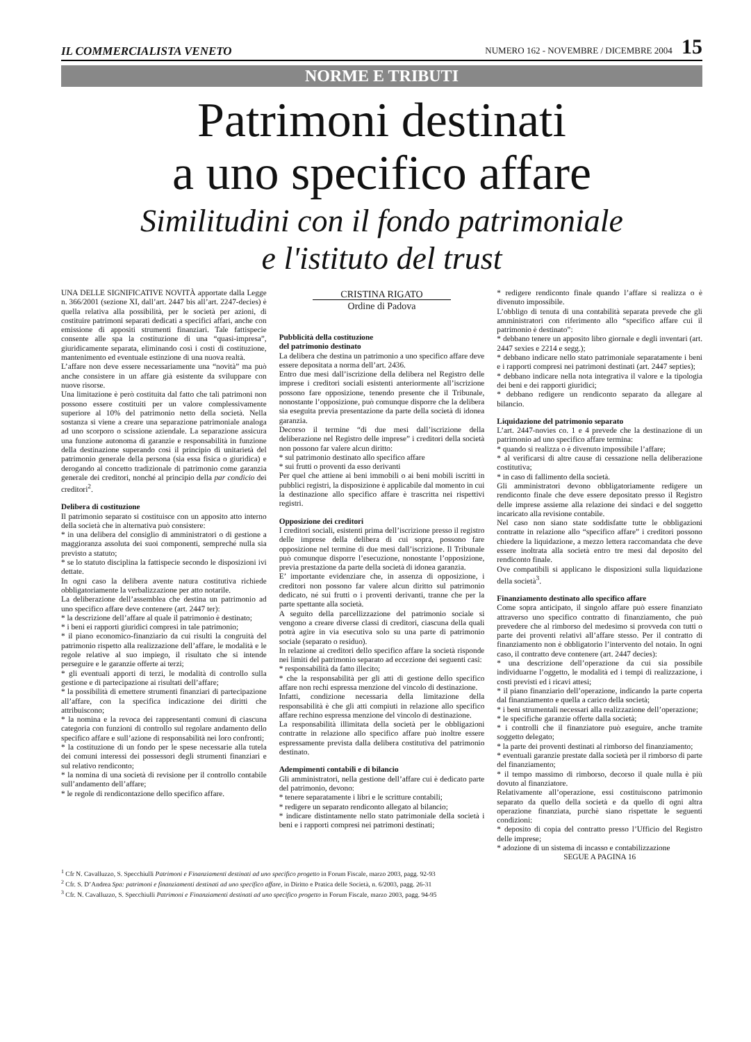IL COMMERCIALISTA VENETO NUMERO 162 - NOVEMBRE / DICEMBRE 2004 15
NORME E TRIBUTI
Patrimoni destinati
a uno specifico affare
Similitudini con il fondo patrimoniale
e l'istituto del trust
UNA DELLE SIGNIFICATIVE NOVITÀ apportate dalla Legge n. 366/2001 (sezione XI, dall’art. 2447 bis all’art. 2247-decies) è quella relativa alla possibilità, per le società per azioni, di costituire patrimoni separati dedicati a specifici affari, anche con emissione di appositi strumenti finanziari. Tale fattispecie consente alle spa la costituzione di una “quasi-impresa”, giuridicamente separata, eliminando così i costi di costituzione, mantenimento ed eventuale estinzione di una nuova realtà.
L’affare non deve essere necessariamente una “novità” ma può anche consistere in un affare già esistente da sviluppare con nuove risorse.
Una limitazione è però costituita dal fatto che tali patrimoni non possono essere costituiti per un valore complessivamente superiore al 10% del patrimonio netto della società. Nella sostanza si viene a creare una separazione patrimoniale analoga ad uno scorporo o scissione aziendale. La separazione assicura una funzione autonoma di garanzie e responsabilità in funzione della destinazione superando così il principio di unitarietà del patrimonio generale della persona (sia essa fisica o giuridica) e derogando al concetto tradizionale di patrimonio come garanzia generale dei creditori, nonché al principio della par condicio dei creditori<sup>2</sup>.
Delibera di costituzione
Il patrimonio separato si costituisce con un apposito atto interno della società che in alternativa può consistere:
* in una delibera del consiglio di amministratori o di gestione a maggioranza assoluta dei suoi componenti, sempreché nulla sia previsto a statuto;
* se lo statuto disciplina la fattispecie secondo le disposizioni ivi dettate.
In ogni caso la delibera avente natura costitutiva richiede obbligatoriamente la verbalizzazione per atto notarile.
La deliberazione dell’assemblea che destina un patrimonio ad uno specifico affare deve contenere (art. 2447 ter):
* la descrizione dell’affare al quale il patrimonio è destinato;
* i beni ei rapporti giuridici compresi in tale patrimonio;
* il piano economico-finanziario da cui risulti la congruità del patrimonio rispetto alla realizzazione dell’affare, le modalità e le regole relative al suo impiego, il risultato che si intende perseguire e le garanzie offerte ai terzi;
* gli eventuali apporti di terzi, le modalità di controllo sulla gestione e di partecipazione ai risultati dell’affare;
* la possibilità di emettere strumenti finanziari di partecipazione all’affare, con la specifica indicazione dei diritti che attribuiscono;
* la nomina e la revoca dei rappresentanti comuni di ciascuna categoria con funzioni di controllo sul regolare andamento dello specifico affare e sull’azione di responsabilità nei loro confronti;
* la costituzione di un fondo per le spese necessarie alla tutela dei comuni interessi dei possessori degli strumenti finanziari e sul relativo rendiconto;
* la nomina di una società di revisione per il controllo contabile sull’andamento dell’affare;
* le regole di rendicontazione dello specifico affare.
CRISTINA RIGATO
Ordine di Padova
Pubblicità della costituzione
del patrimonio destinato
La delibera che destina un patrimonio a uno specifico affare deve essere depositata a norma dell’art. 2436.
Entro due mesi dall’iscrizione della delibera nel Registro delle imprese i creditori sociali esistenti anteriormente all’iscrizione possono fare opposizione, tenendo presente che il Tribunale, nonostante l’opposizione, può comunque disporre che la delibera sia eseguita previa presentazione da parte della società di idonea garanzia.
Decorso il termine “di due mesi dall’iscrizione della deliberazione nel Registro delle imprese” i creditori della società non possono far valere alcun diritto:
* sul patrimonio destinato allo specifico affare
* sui frutti o proventi da esso derivanti
Per quel che attiene ai beni immobili o ai beni mobili iscritti in pubblici registri, la disposizione è applicabile dal momento in cui la destinazione allo specifico affare è trascritta nei rispettivi registri.
Opposizione dei creditori
I creditori sociali, esistenti prima dell’iscrizione presso il registro delle imprese della delibera di cui sopra, possono fare opposizione nel termine di due mesi dall’iscrizione. Il Tribunale può comunque disporre l’esecuzione, nonostante l’opposizione, previa prestazione da parte della società di idonea garanzia.
E’ importante evidenziare che, in assenza di opposizione, i creditori non possono far valere alcun diritto sul patrimonio dedicato, né sui frutti o i proventi derivanti, tranne che per la parte spettante alla società.
A seguito della parcellizzazione del patrimonio sociale si vengono a creare diverse classi di creditori, ciascuna della quali potrà agire in via esecutiva solo su una parte di patrimonio sociale (separato o residuo).
In relazione ai creditori dello specifico affare la società risponde nei limiti del patrimonio separato ad eccezione dei seguenti casi:
* responsabilità da fatto illecito;
* che la responsabilità per gli atti di gestione dello specifico affare non rechi espressa menzione del vincolo di destinazione.
Infatti, condizione necessaria della limitazione della responsabilità è che gli atti compiuti in relazione allo specifico affare rechino espressa menzione del vincolo di destinazione.
La responsabilità illimitata della società per le obbligazioni contratte in relazione allo specifico affare può inoltre essere espressamente prevista dalla delibera costitutiva del patrimonio destinato.
Adempimenti contabili e di bilancio
Gli amministratori, nella gestione dell’affare cui è dedicato parte del patrimonio, devono:
* tenere separatamente i libri e le scritture contabili;
* redigere un separato rendiconto allegato al bilancio;
* indicare distintamente nello stato patrimoniale della società i beni e i rapporti compresi nei patrimoni destinati;
* redigere rendiconto finale quando l’affare si realizza o è divenuto impossibile.
L’obbligo di tenuta di una contabilità separata prevede che gli amministratori con riferimento allo “specifico affare cui il patrimonio è destinato”:
* debbano tenere un apposito libro giornale e degli inventari (art. 2447 sexies e 2214 e segg.);
* debbano indicare nello stato patrimoniale separatamente i beni e i rapporti compresi nei patrimoni destinati (art. 2447 septies);
* debbano indicare nella nota integrativa il valore e la tipologia dei beni e dei rapporti giuridici;
* debbano redigere un rendiconto separato da allegare al bilancio.
Liquidazione del patrimonio separato
L’art. 2447-novies co. 1 e 4 prevede che la destinazione di un patrimonio ad uno specifico affare termina:
* quando si realizza o è divenuto impossibile l’affare;
* al verificarsi di altre cause di cessazione nella deliberazione costitutiva;
* in caso di fallimento della società.
Gli amministratori devono obbligatoriamente redigere un rendiconto finale che deve essere depositato presso il Registro delle imprese assieme alla relazione dei sindaci e del soggetto incaricato alla revisione contabile.
Nel caso non siano state soddisfatte tutte le obbligazioni contratte in relazione allo “specifico affare” i creditori possono chiedere la liquidazione, a mezzo lettera raccomandata che deve essere inoltrata alla società entro tre mesi dal deposito del rendiconto finale.
Ove compatibili si applicano le disposizioni sulla liquidazione della società<sup>3</sup>.
Finanziamento destinato allo specifico affare
Come sopra anticipato, il singolo affare può essere finanziato attraverso uno specifico contratto di finanziamento, che può prevedere che al rimborso del medesimo si provveda con tutti o parte dei proventi relativi all’affare stesso. Per il contratto di finanziamento non è obbligatorio l’intervento del notaio. In ogni caso, il contratto deve contenere (art. 2447 decies):
* una descrizione dell’operazione da cui sia possibile individuarne l’oggetto, le modalità ed i tempi di realizzazione, i costi previsti ed i ricavi attesi;
* il piano finanziario dell’operazione, indicando la parte coperta dal finanziamento e quella a carico della società;
* i beni strumentali necessari alla realizzazione dell’operazione;
* le specifiche garanzie offerte dalla società;
* i controlli che il finanziatore può eseguire, anche tramite soggetto delegato;
* la parte dei proventi destinati al rimborso del finanziamento;
* eventuali garanzie prestate dalla società per il rimborso di parte del finanziamento;
* il tempo massimo di rimborso, decorso il quale nulla è più dovuto al finanziatore.
Relativamente all’operazione, essi costituiscono patrimonio separato da quello della società e da quello di ogni altra operazione finanziata, purchè siano rispettate le seguenti condizioni:
* deposito di copia del contratto presso l’Ufficio del Registro delle imprese;
* adozione di un sistema di incasso e contabilizzazione
SEGUE A PAGINA 16
<sup>1</sup> Cfr N. Cavalluzzo, S. Specchiulli Patrimoni e Finanziamenti destinati ad uno specifico progetto in Forum Fiscale, marzo 2003, pagg. 92-93
<sup>2</sup> Cfr. S. D’Andrea Spa: patrimoni e finanziamenti destinati ad uno specifico affare, in Diritto e Pratica delle Società, n. 6/2003, pagg. 26-31
<sup>3</sup> Cfr. N. Cavalluzzo, S. Specchiulli Patrimoni e Finanziamenti destinati ad uno specifico progetto in Forum Fiscale, marzo 2003, pagg. 94-95